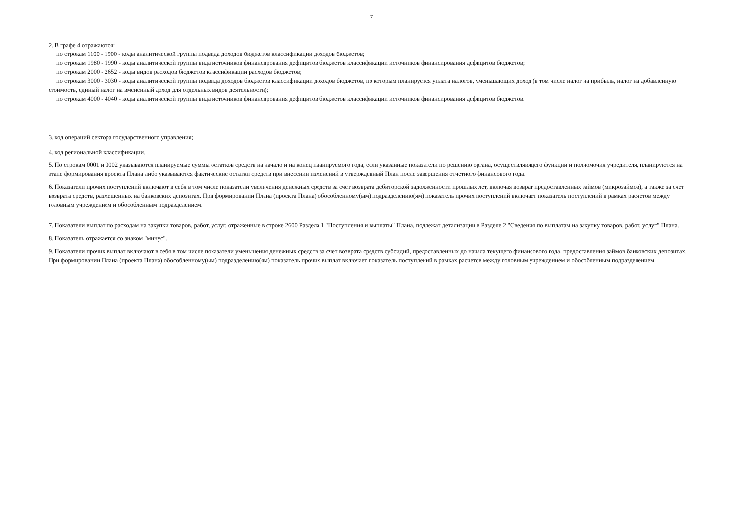7
2. В графе 4 отражаются:
по строкам 1100 - 1900 - коды аналитической группы подвида доходов бюджетов классификации доходов бюджетов;
по строкам 1980 - 1990 - коды аналитической группы вида источников финансирования дефицитов бюджетов классификации источников финансирования дефицитов бюджетов;
по строкам 2000 - 2652 - коды видов расходов бюджетов классификации расходов бюджетов;
по строкам 3000 - 3030 - коды аналитической группы подвида доходов бюджетов классификации доходов бюджетов, по которым планируется уплата налогов, уменьшающих доход (в том числе налог на прибыль, налог на добавленную стоимость, единый налог на вмененный доход для отдельных видов деятельности);
по строкам 4000 - 4040 - коды аналитической группы вида источников финансирования дефицитов бюджетов классификации источников финансирования дефицитов бюджетов.
3. код операций сектора государственного управления;
4. код региональной классификации.
5. По строкам 0001 и 0002 указываются планируемые суммы остатков средств на начало и на конец планируемого года, если указанные показатели по решению органа, осуществляющего функции и полномочия учредителя, планируются на этапе формирования проекта Плана либо указываются фактические остатки средств при внесении изменений в утвержденный План после завершения отчетного финансового года.
6. Показатели прочих поступлений включают в себя в том числе показатели увеличения денежных средств за счет возврата дебиторской задолженности прошлых лет, включая возврат предоставленных займов (микрозаймов), а также за счет возврата средств, размещенных на банковских депозитах. При формировании Плана (проекта Плана) обособленному(ым) подразделению(ям) показатель прочих поступлений включает показатель поступлений в рамках расчетов между головным учреждением и обособленным подразделением.
7. Показатели выплат по расходам на закупки товаров, работ, услуг, отраженные в строке 2600 Раздела 1 "Поступления и выплаты" Плана, подлежат детализации в Разделе 2 "Сведения по выплатам на закупку товаров, работ, услуг" Плана.
8. Показатель отражается со знаком "минус".
9. Показатели прочих выплат включают в себя в том числе показатели уменьшения денежных средств за счет возврата средств субсидий, предоставленных до начала текущего финансового года, предоставления займов банковских депозитах. При формировании Плана (проекта Плана) обособленному(ым) подразделению(ям) показатель прочих выплат включает показатель поступлений в рамках расчетов между головным учреждением и обособленным подразделением.